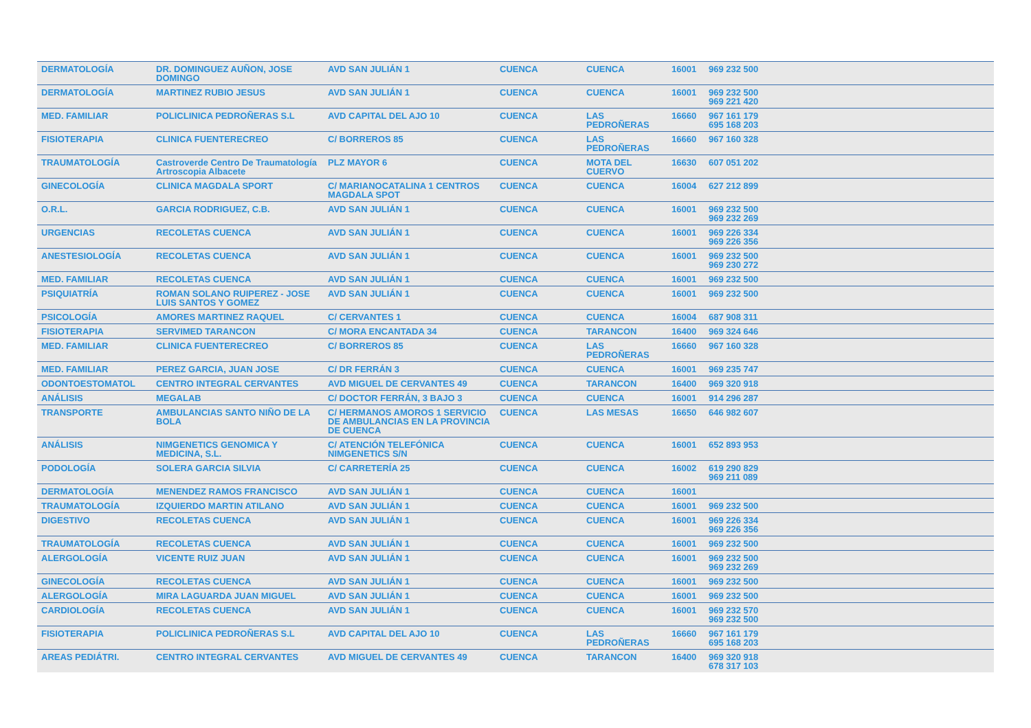| DERMATOLOGÍA | DR. DOMINGUEZ AUÑON, JOSE DOMINGO | AVD SAN JULIÁN 1 | CUENCA | CUENCA | 16001 | 969 232 500 |
| DERMATOLOGÍA | MARTINEZ RUBIO JESUS | AVD SAN JULIÁN 1 | CUENCA | CUENCA | 16001 | 969 232 500 969 221 420 |
| MED. FAMILIAR | POLICLINICA PEDROÑERAS S.L | AVD CAPITAL DEL AJO 10 | CUENCA | LAS PEDROÑERAS | 16660 | 967 161 179 695 168 203 |
| FISIOTERAPIA | CLINICA FUENTERECREO | C/ BORREROS 85 | CUENCA | LAS PEDROÑERAS | 16660 | 967 160 328 |
| TRAUMATOLOGÍA | Castroverde Centro De Traumatología Artroscopia Albacete | PLZ MAYOR 6 | CUENCA | MOTA DEL CUERVO | 16630 | 607 051 202 |
| GINECOLOGÍA | CLINICA MAGDALA SPORT | C/ MARIANOCATALINA 1 CENTROS MAGDALA SPOT | CUENCA | CUENCA | 16004 | 627 212 899 |
| O.R.L. | GARCIA RODRIGUEZ, C.B. | AVD SAN JULIÁN 1 | CUENCA | CUENCA | 16001 | 969 232 500 969 232 269 |
| URGENCIAS | RECOLETAS CUENCA | AVD SAN JULIÁN 1 | CUENCA | CUENCA | 16001 | 969 226 334 969 226 356 |
| ANESTESIOLOGÍA | RECOLETAS CUENCA | AVD SAN JULIÁN 1 | CUENCA | CUENCA | 16001 | 969 232 500 969 230 272 |
| MED. FAMILIAR | RECOLETAS CUENCA | AVD SAN JULIÁN 1 | CUENCA | CUENCA | 16001 | 969 232 500 |
| PSIQUIATRÍA | ROMAN SOLANO RUIPEREZ - JOSE LUIS SANTOS Y GOMEZ | AVD SAN JULIÁN 1 | CUENCA | CUENCA | 16001 | 969 232 500 |
| PSICOLOGÍA | AMORES MARTINEZ RAQUEL | C/ CERVANTES 1 | CUENCA | CUENCA | 16004 | 687 908 311 |
| FISIOTERAPIA | SERVIMED TARANCON | C/ MORA ENCANTADA 34 | CUENCA | TARANCON | 16400 | 969 324 646 |
| MED. FAMILIAR | CLINICA FUENTERECREO | C/ BORREROS 85 | CUENCA | LAS PEDROÑERAS | 16660 | 967 160 328 |
| MED. FAMILIAR | PEREZ GARCIA, JUAN JOSE | C/ DR FERRÁN 3 | CUENCA | CUENCA | 16001 | 969 235 747 |
| ODONTOESTOMATOL | CENTRO INTEGRAL CERVANTES | AVD MIGUEL DE CERVANTES 49 | CUENCA | TARANCON | 16400 | 969 320 918 |
| ANÁLISIS | MEGALAB | C/ DOCTOR FERRÁN, 3 BAJO 3 | CUENCA | CUENCA | 16001 | 914 296 287 |
| TRANSPORTE | AMBULANCIAS SANTO NIÑO DE LA BOLA | C/ HERMANOS AMOROS 1 SERVICIO DE AMBULANCIAS EN LA PROVINCIA DE CUENCA | CUENCA | LAS MESAS | 16650 | 646 982 607 |
| ANÁLISIS | NIMGENETICS GENOMICA Y MEDICINA, S.L. | C/ ATENCIÓN TELEFÓNICA NIMGENETICS S/N | CUENCA | CUENCA | 16001 | 652 893 953 |
| PODOLOGÍA | SOLERA GARCIA SILVIA | C/ CARRETERÍA 25 | CUENCA | CUENCA | 16002 | 619 290 829 969 211 089 |
| DERMATOLOGÍA | MENENDEZ RAMOS FRANCISCO | AVD SAN JULIÁN 1 | CUENCA | CUENCA | 16001 | |
| TRAUMATOLOGÍA | IZQUIERDO MARTIN ATILANO | AVD SAN JULIÁN 1 | CUENCA | CUENCA | 16001 | 969 232 500 |
| DIGESTIVO | RECOLETAS CUENCA | AVD SAN JULIÁN 1 | CUENCA | CUENCA | 16001 | 969 226 334 969 226 356 |
| TRAUMATOLOGÍA | RECOLETAS CUENCA | AVD SAN JULIÁN 1 | CUENCA | CUENCA | 16001 | 969 232 500 |
| ALERGOLOGÍA | VICENTE RUIZ JUAN | AVD SAN JULIÁN 1 | CUENCA | CUENCA | 16001 | 969 232 500 969 232 269 |
| GINECOLOGÍA | RECOLETAS CUENCA | AVD SAN JULIÁN 1 | CUENCA | CUENCA | 16001 | 969 232 500 |
| ALERGOLOGÍA | MIRA LAGUARDA JUAN MIGUEL | AVD SAN JULIÁN 1 | CUENCA | CUENCA | 16001 | 969 232 500 |
| CARDIOLOGÍA | RECOLETAS CUENCA | AVD SAN JULIÁN 1 | CUENCA | CUENCA | 16001 | 969 232 570 969 232 500 |
| FISIOTERAPIA | POLICLINICA PEDROÑERAS S.L | AVD CAPITAL DEL AJO 10 | CUENCA | LAS PEDROÑERAS | 16660 | 967 161 179 695 168 203 |
| AREAS PEDIÁTRI. | CENTRO INTEGRAL CERVANTES | AVD MIGUEL DE CERVANTES 49 | CUENCA | TARANCON | 16400 | 969 320 918 678 317 103 |